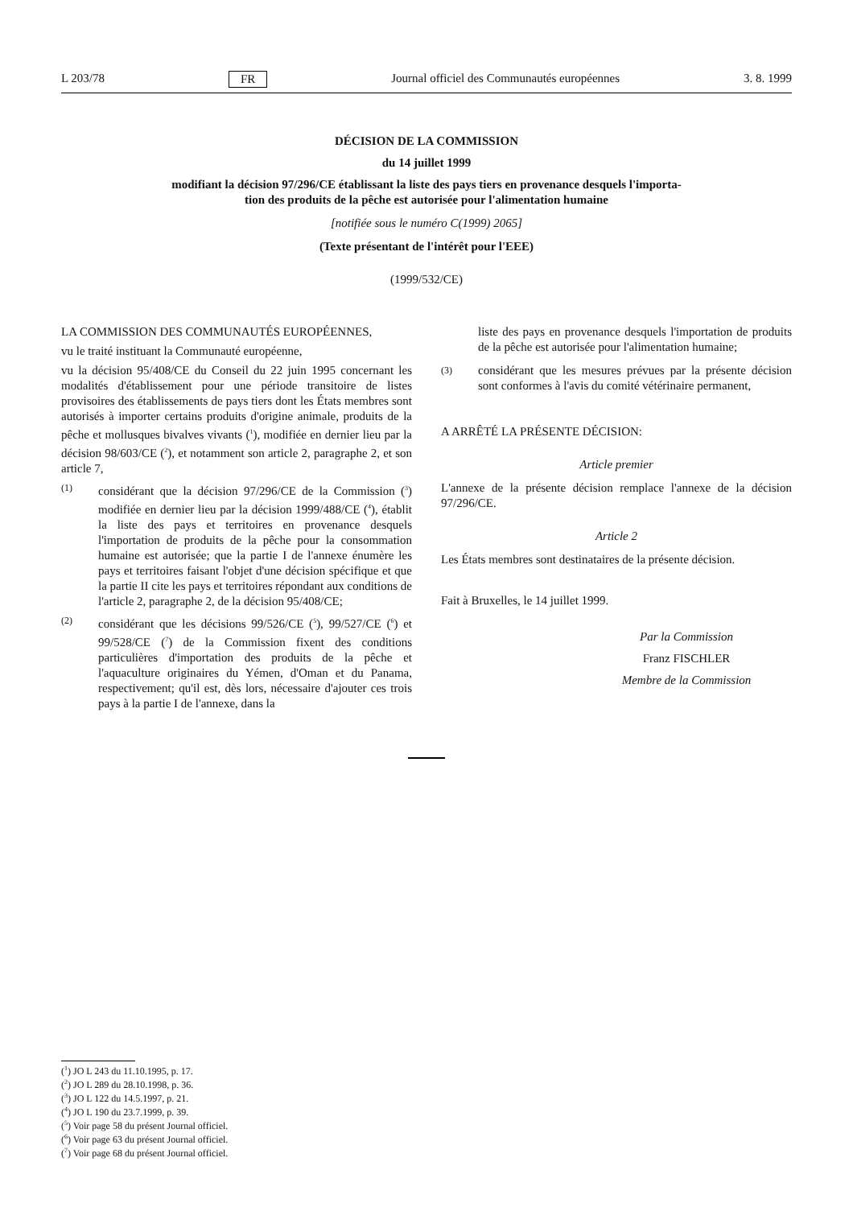L 203/78 FR Journal officiel des Communautés européennes 3. 8. 1999
DÉCISION DE LA COMMISSION
du 14 juillet 1999
modifiant la décision 97/296/CE établissant la liste des pays tiers en provenance desquels l'importa-
tion des produits de la pêche est autorisée pour l'alimentation humaine
[notifiée sous le numéro C(1999) 2065]
(Texte présentant de l'intérêt pour l'EEE)
(1999/532/CE)
LA COMMISSION DES COMMUNAUTÉS EUROPÉENNES,
vu le traité instituant la Communauté européenne,
vu la décision 95/408/CE du Conseil du 22 juin 1995 concernant les modalités d'établissement pour une période transitoire de listes provisoires des établissements de pays tiers dont les États membres sont autorisés à importer certains produits d'origine animale, produits de la pêche et mollusques bivalves vivants (<sup>1</sup>), modifiée en dernier lieu par la décision 98/603/CE (<sup>2</sup>), et notamment son article 2, paragraphe 2, et son article 7,
(1) considérant que la décision 97/296/CE de la Commission (<sup>3</sup>) modifiée en dernier lieu par la décision 1999/488/CE (<sup>4</sup>), établit la liste des pays et territoires en provenance desquels l'importation de produits de la pêche pour la consommation humaine est autorisée; que la partie I de l'annexe énumère les pays et territoires faisant l'objet d'une décision spécifique et que la partie II cite les pays et territoires répondant aux conditions de l'article 2, paragraphe 2, de la décision 95/408/CE;
(2) considérant que les décisions 99/526/CE (<sup>5</sup>), 99/527/CE (<sup>6</sup>) et 99/528/CE (<sup>7</sup>) de la Commission fixent des conditions particulières d'importation des produits de la pêche et l'aquaculture originaires du Yémen, d'Oman et du Panama, respectivement; qu'il est, dès lors, nécessaire d'ajouter ces trois pays à la partie I de l'annexe, dans la
liste des pays en provenance desquels l'importation de produits de la pêche est autorisée pour l'alimentation humaine;
(3) considérant que les mesures prévues par la présente décision sont conformes à l'avis du comité vétérinaire permanent,
A ARRÊTÉ LA PRÉSENTE DÉCISION:
Article premier
L'annexe de la présente décision remplace l'annexe de la décision 97/296/CE.
Article 2
Les États membres sont destinataires de la présente décision.
Fait à Bruxelles, le 14 juillet 1999.
Par la Commission
Franz FISCHLER
Membre de la Commission
(<sup>1</sup>) JO L 243 du 11.10.1995, p. 17.
(<sup>2</sup>) JO L 289 du 28.10.1998, p. 36.
(<sup>3</sup>) JO L 122 du 14.5.1997, p. 21.
(<sup>4</sup>) JO L 190 du 23.7.1999, p. 39.
(<sup>5</sup>) Voir page 58 du présent Journal officiel.
(<sup>6</sup>) Voir page 63 du présent Journal officiel.
(<sup>7</sup>) Voir page 68 du présent Journal officiel.